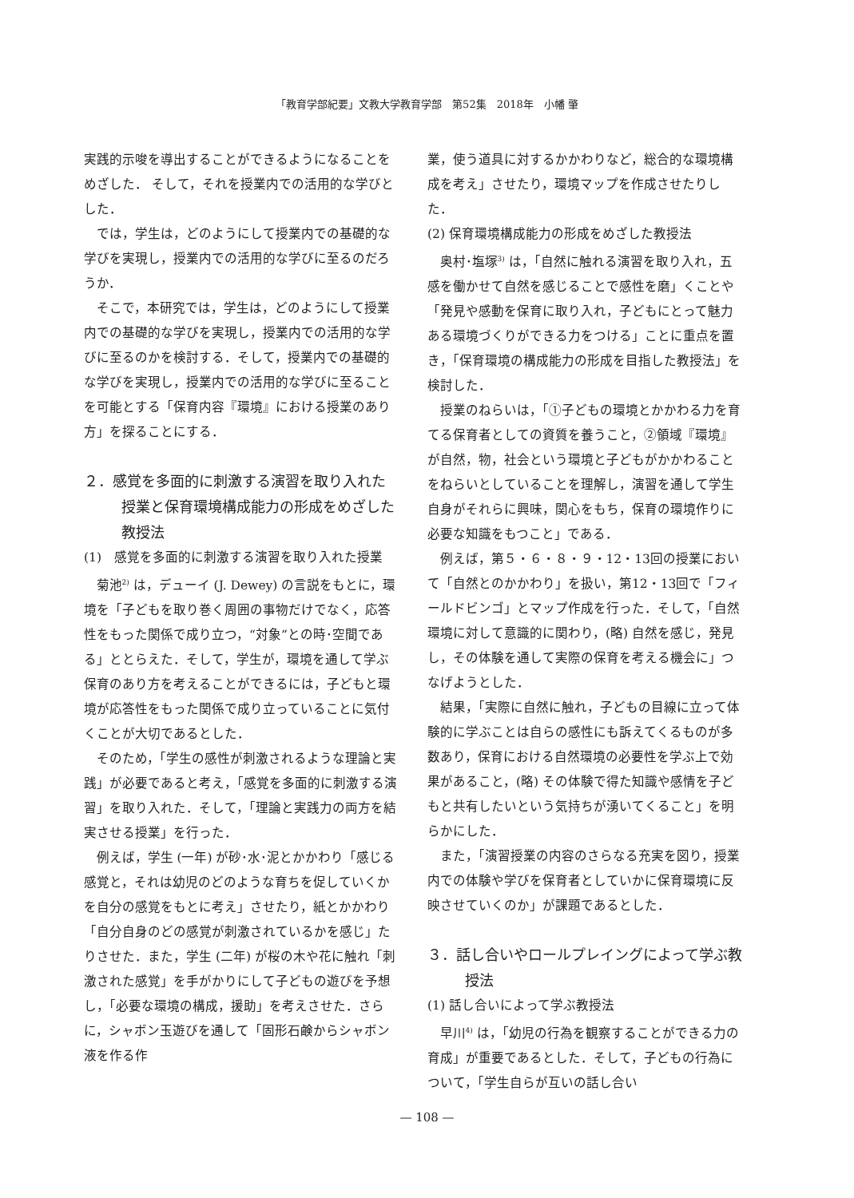「教育学部紀要」文教大学教育学部　第52集　2018年　小幡 肇
実践的示唆を導出することができるようになることをめざした． そして，それを授業内での活用的な学びとした．
では，学生は，どのようにして授業内での基礎的な学びを実現し，授業内での活用的な学びに至るのだろうか．
そこで，本研究では，学生は，どのようにして授業内での基礎的な学びを実現し，授業内での活用的な学びに至るのかを検討する．そして，授業内での基礎的な学びを実現し，授業内での活用的な学びに至ることを可能とする「保育内容『環境』における授業のあり方」を探ることにする．
２．感覚を多面的に刺激する演習を取り入れた授業と保育環境構成能力の形成をめざした教授法
(1)　感覚を多面的に刺激する演習を取り入れた授業
菊池<sup>2)</sup> は，デューイ (J. Dewey) の言説をもとに，環境を「子どもを取り巻く周囲の事物だけでなく，応答性をもった関係で成り立つ，“対象”との時･空間である」ととらえた．そして，学生が，環境を通して学ぶ保育のあり方を考えることができるには，子どもと環境が応答性をもった関係で成り立っていることに気付くことが大切であるとした．
そのため，「学生の感性が刺激されるような理論と実践」が必要であると考え，「感覚を多面的に刺激する演習」を取り入れた．そして，「理論と実践力の両方を結実させる授業」を行った．
例えば，学生 (一年) が砂･水･泥とかかわり「感じる感覚と，それは幼児のどのような育ちを促していくかを自分の感覚をもとに考え」させたり，紙とかかわり「自分自身のどの感覚が刺激されているかを感じ」たりさせた．また，学生 (二年) が桜の木や花に触れ「刺激された感覚」を手がかりにして子どもの遊びを予想し，「必要な環境の構成，援助」を考えさせた．さらに，シャボン玉遊びを通して「固形石鹸からシャボン液を作る作
業，使う道具に対するかかわりなど，総合的な環境構成を考え」させたり，環境マップを作成させたりした．
(2) 保育環境構成能力の形成をめざした教授法
奥村･塩塚<sup>3)</sup> は，「自然に触れる演習を取り入れ，五感を働かせて自然を感じることで感性を磨」くことや「発見や感動を保育に取り入れ，子どもにとって魅力ある環境づくりができる力をつける」ことに重点を置き，「保育環境の構成能力の形成を目指した教授法」を検討した．
授業のねらいは，「①子どもの環境とかかわる力を育てる保育者としての資質を養うこと，②領域『環境』が自然，物，社会という環境と子どもがかかわることをねらいとしていることを理解し，演習を通して学生自身がそれらに興味，関心をもち，保育の環境作りに必要な知識をもつこと」である．
例えば，第５・６・８・９・12・13回の授業において「自然とのかかわり」を扱い，第12・13回で「フィールドビンゴ」とマップ作成を行った．そして，「自然環境に対して意識的に関わり，(略) 自然を感じ，発見し，その体験を通して実際の保育を考える機会に」つなげようとした．
結果，「実際に自然に触れ，子どもの目線に立って体験的に学ぶことは自らの感性にも訴えてくるものが多数あり，保育における自然環境の必要性を学ぶ上で効果があること，(略) その体験で得た知識や感情を子どもと共有したいという気持ちが湧いてくること」を明らかにした．
また，「演習授業の内容のさらなる充実を図り，授業内での体験や学びを保育者としていかに保育環境に反映させていくのか」が課題であるとした．
３．話し合いやロールプレイングによって学ぶ教授法
(1) 話し合いによって学ぶ教授法
早川<sup>4)</sup> は，「幼児の行為を観察することができる力の育成」が重要であるとした．そして，子どもの行為について，「学生自らが互いの話し合い
— 108 —